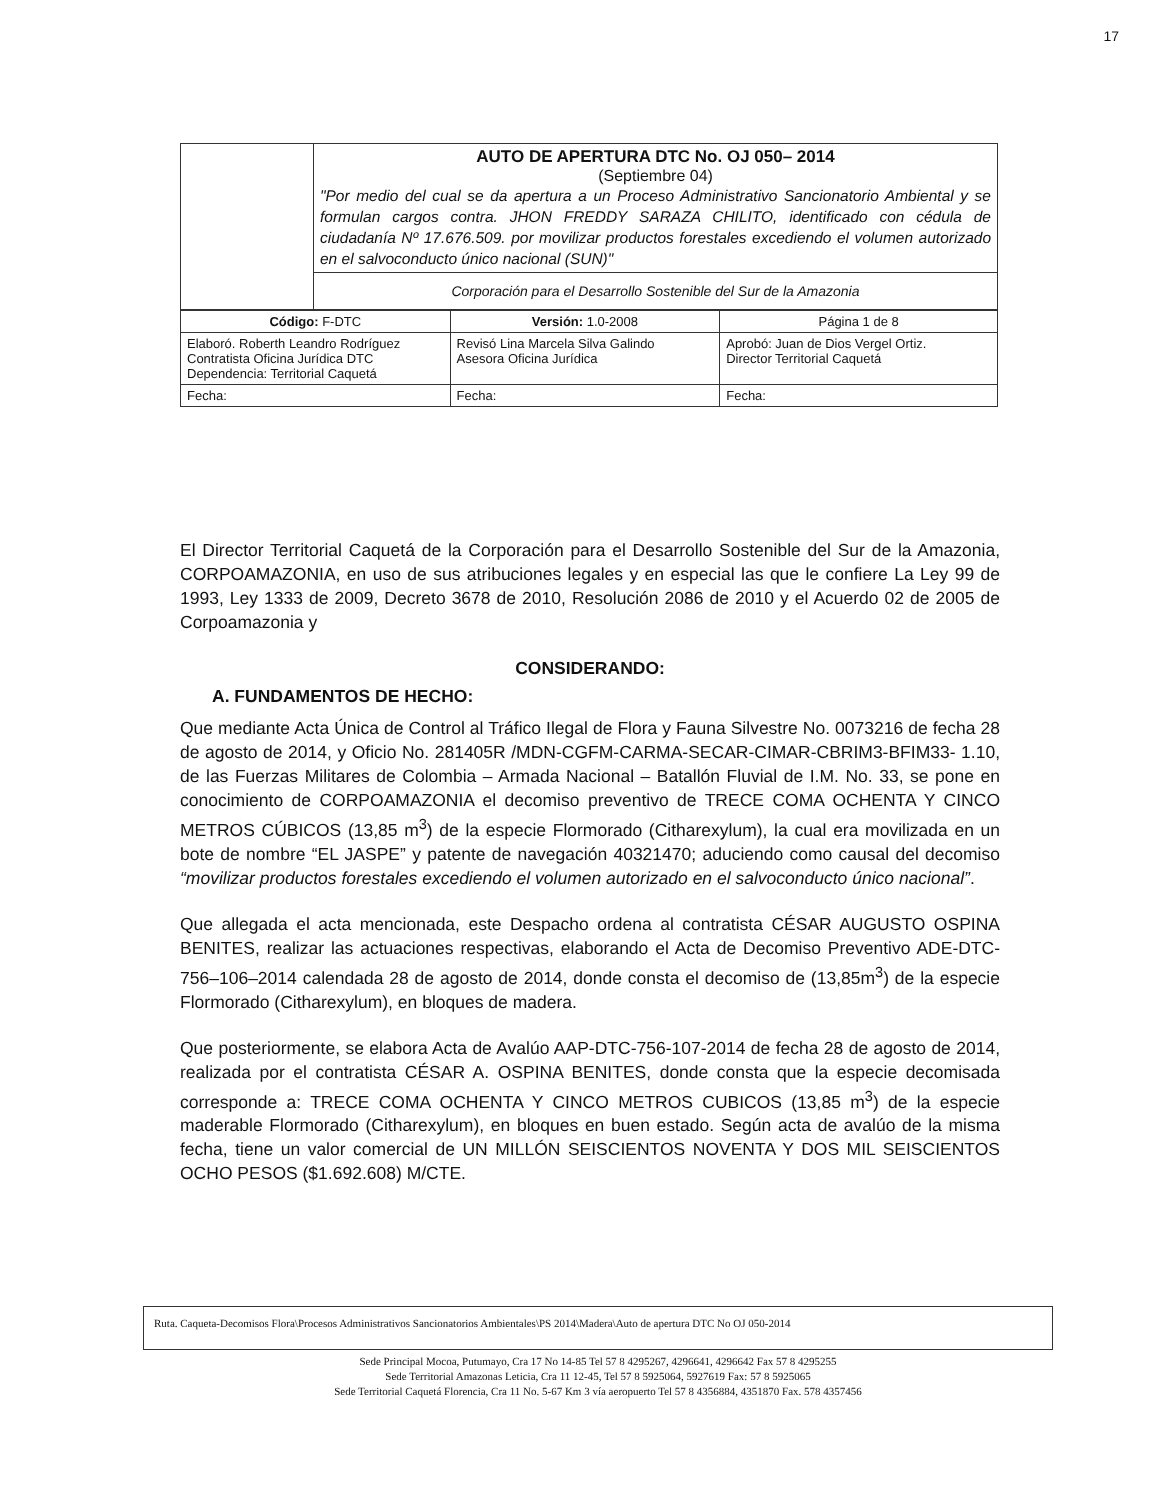17
| | AUTO DE APERTURA DTC No. OJ 050– 2014 (Septiembre 04) "Por medio del cual se da apertura a un Proceso Administrativo Sancionatorio Ambiental y se formulan cargos contra. JHON FREDDY SARAZA CHILITO, identificado con cédula de ciudadanía Nº 17.676.509. por movilizar productos forestales excediendo el volumen autorizado en el salvoconducto único nacional (SUN)" |
| | Corporación para el Desarrollo Sostenible del Sur de la Amazonia |
| Código: F-DTC | Versión: 1.0-2008 | Página 1 de 8 |
| Elaboró. Roberth Leandro Rodríguez Contratista Oficina Jurídica DTC Dependencia: Territorial Caquetá | Revisó Lina Marcela Silva Galindo Asesora Oficina Jurídica | Aprobó: Juan de Dios Vergel Ortiz. Director Territorial Caquetá |
| Fecha: | Fecha: | Fecha: |
El Director Territorial Caquetá de la Corporación para el Desarrollo Sostenible del Sur de la Amazonia, CORPOAMAZONIA, en uso de sus atribuciones legales y en especial las que le confiere La Ley 99 de 1993, Ley 1333 de 2009, Decreto 3678 de 2010, Resolución 2086 de 2010 y el Acuerdo 02 de 2005 de Corpoamazonia y
CONSIDERANDO:
A. FUNDAMENTOS DE HECHO:
Que mediante Acta Única de Control al Tráfico Ilegal de Flora y Fauna Silvestre No. 0073216 de fecha 28 de agosto de 2014, y Oficio No. 281405R /MDN-CGFM-CARMA-SECAR-CIMAR-CBRIM3-BFIM33- 1.10, de las Fuerzas Militares de Colombia – Armada Nacional – Batallón Fluvial de I.M. No. 33, se pone en conocimiento de CORPOAMAZONIA el decomiso preventivo de TRECE COMA OCHENTA Y CINCO METROS CÚBICOS (13,85 m<sup>3</sup>) de la especie Flormorado (Citharexylum), la cual era movilizada en un bote de nombre “EL JASPE” y patente de navegación 40321470; aduciendo como causal del decomiso “movilizar productos forestales excediendo el volumen autorizado en el salvoconducto único nacional”.
Que allegada el acta mencionada, este Despacho ordena al contratista CÉSAR AUGUSTO OSPINA BENITES, realizar las actuaciones respectivas, elaborando el Acta de Decomiso Preventivo ADE-DTC-756–106–2014 calendada 28 de agosto de 2014, donde consta el decomiso de (13,85m<sup>3</sup>) de la especie Flormorado (Citharexylum), en bloques de madera.
Que posteriormente, se elabora Acta de Avalúo AAP-DTC-756-107-2014 de fecha 28 de agosto de 2014, realizada por el contratista CÉSAR A. OSPINA BENITES, donde consta que la especie decomisada corresponde a: TRECE COMA OCHENTA Y CINCO METROS CUBICOS (13,85 m<sup>3</sup>) de la especie maderable Flormorado (Citharexylum), en bloques en buen estado. Según acta de avalúo de la misma fecha, tiene un valor comercial de UN MILLÓN SEISCIENTOS NOVENTA Y DOS MIL SEISCIENTOS OCHO PESOS ($1.692.608) M/CTE.
Ruta. Caqueta-Decomisos Flora\Procesos Administrativos Sancionatorios Ambientales\PS 2014\Madera\Auto de apertura DTC No OJ 050-2014
Sede Principal Mocoa, Putumayo, Cra 17 No 14-85 Tel 57 8 4295267, 4296641, 4296642 Fax 57 8 4295255
Sede Territorial Amazonas Leticia, Cra 11 12-45, Tel 57 8 5925064, 5927619 Fax: 57 8 5925065
Sede Territorial Caquetá Florencia, Cra 11 No. 5-67 Km 3 vía aeropuerto Tel 57 8 4356884, 4351870 Fax. 578 4357456